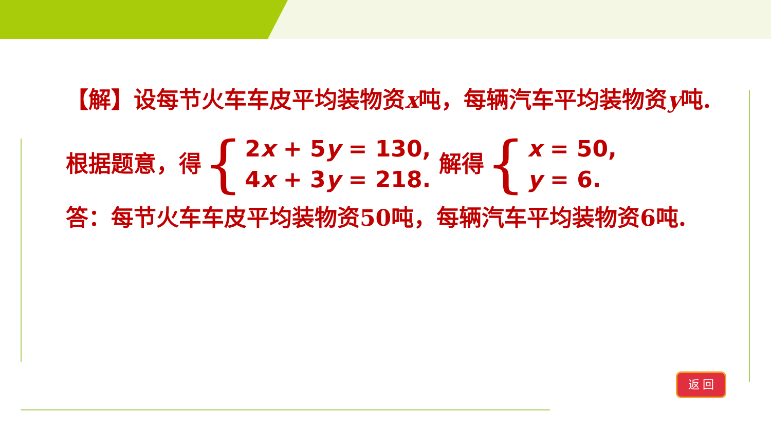【解】设每节火车车皮平均装物资x吨，每辆汽车平均装物资y吨.
根据题意，得 { 2x + 5y = 130,
4x + 3y = 218. 解得 { x = 50,
y = 6.
答：每节火车车皮平均装物资50吨，每辆汽车平均装物资6吨.
返 回